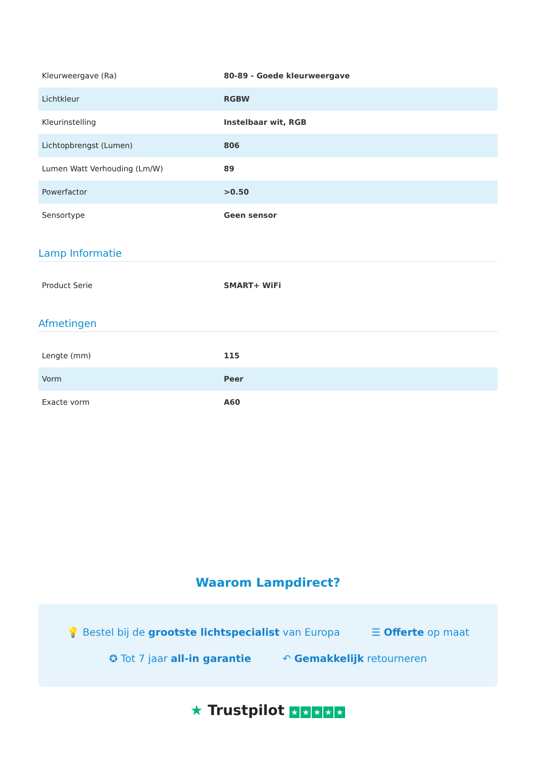| Kleurweergave (Ra) | 80-89 - Goede kleurweergave |
| Lichtkleur | RGBW |
| Kleurinstelling | Instelbaar wit, RGB |
| Lichtopbrengst (Lumen) | 806 |
| Lumen Watt Verhouding (Lm/W) | 89 |
| Powerfactor | >0.50 |
| Sensortype | Geen sensor |
Lamp Informatie
| Product Serie | SMART+ WiFi |
Afmetingen
| Lengte (mm) | 115 |
| Vorm | Peer |
| Exacte vorm | A60 |
Waarom Lampdirect?
💡 Bestel bij de grootste lichtspecialist van Europa ☰ Offerte op maat
✪ Tot 7 jaar all-in garantie ↶ Gemakkelijk retourneren
★ Trustpilot ★ ★ ★ ★ ★